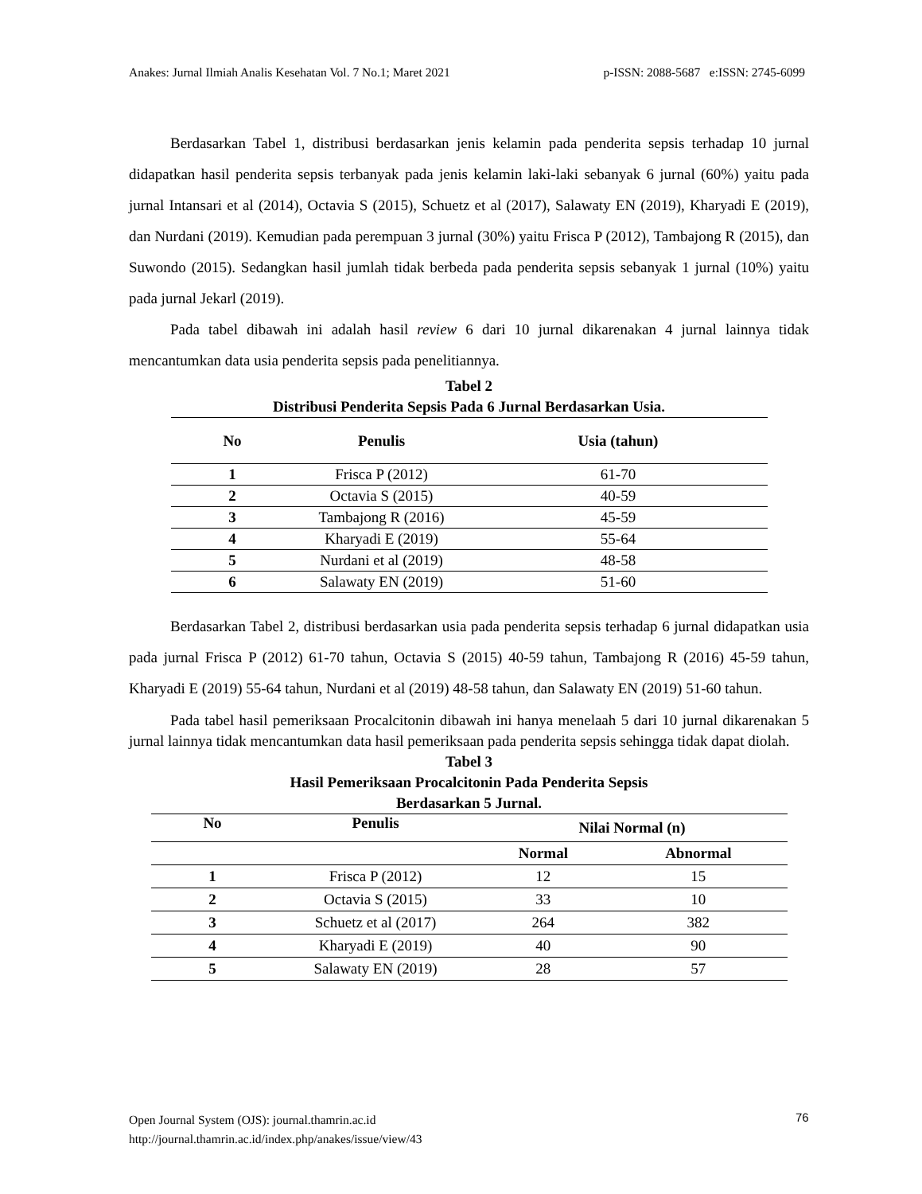Anakes: Jurnal Ilmiah Analis Kesehatan Vol. 7 No.1; Maret 2021 p-ISSN: 2088-5687 e:ISSN: 2745-6099
Berdasarkan Tabel 1, distribusi berdasarkan jenis kelamin pada penderita sepsis terhadap 10 jurnal didapatkan hasil penderita sepsis terbanyak pada jenis kelamin laki-laki sebanyak 6 jurnal (60%) yaitu pada jurnal Intansari et al (2014), Octavia S (2015), Schuetz et al (2017), Salawaty EN (2019), Kharyadi E (2019), dan Nurdani (2019). Kemudian pada perempuan 3 jurnal (30%) yaitu Frisca P (2012), Tambajong R (2015), dan Suwondo (2015). Sedangkan hasil jumlah tidak berbeda pada penderita sepsis sebanyak 1 jurnal (10%) yaitu pada jurnal Jekarl (2019).
Pada tabel dibawah ini adalah hasil review 6 dari 10 jurnal dikarenakan 4 jurnal lainnya tidak mencantumkan data usia penderita sepsis pada penelitiannya.
Tabel 2
Distribusi Penderita Sepsis Pada 6 Jurnal Berdasarkan Usia.
| No | Penulis | Usia (tahun) |
| --- | --- | --- |
| 1 | Frisca P (2012) | 61-70 |
| 2 | Octavia S (2015) | 40-59 |
| 3 | Tambajong R (2016) | 45-59 |
| 4 | Kharyadi E (2019) | 55-64 |
| 5 | Nurdani et al (2019) | 48-58 |
| 6 | Salawaty EN (2019) | 51-60 |
Berdasarkan Tabel 2, distribusi berdasarkan usia pada penderita sepsis terhadap 6 jurnal didapatkan usia pada jurnal Frisca P (2012) 61-70 tahun, Octavia S (2015) 40-59 tahun, Tambajong R (2016) 45-59 tahun, Kharyadi E (2019) 55-64 tahun, Nurdani et al (2019) 48-58 tahun, dan Salawaty EN (2019) 51-60 tahun.
Pada tabel hasil pemeriksaan Procalcitonin dibawah ini hanya menelaah 5 dari 10 jurnal dikarenakan 5 jurnal lainnya tidak mencantumkan data hasil pemeriksaan pada penderita sepsis sehingga tidak dapat diolah.
Tabel 3
Hasil Pemeriksaan Procalcitonin Pada Penderita Sepsis
Berdasarkan 5 Jurnal.
| No | Penulis | Nilai Normal (n) | |
| | | Normal | Abnormal |
| 1 | Frisca P (2012) | 12 | 15 |
| 2 | Octavia S (2015) | 33 | 10 |
| 3 | Schuetz et al (2017) | 264 | 382 |
| 4 | Kharyadi E (2019) | 40 | 90 |
| 5 | Salawaty EN (2019) | 28 | 57 |
Open Journal System (OJS): journal.thamrin.ac.id
http://journal.thamrin.ac.id/index.php/anakes/issue/view/43
76